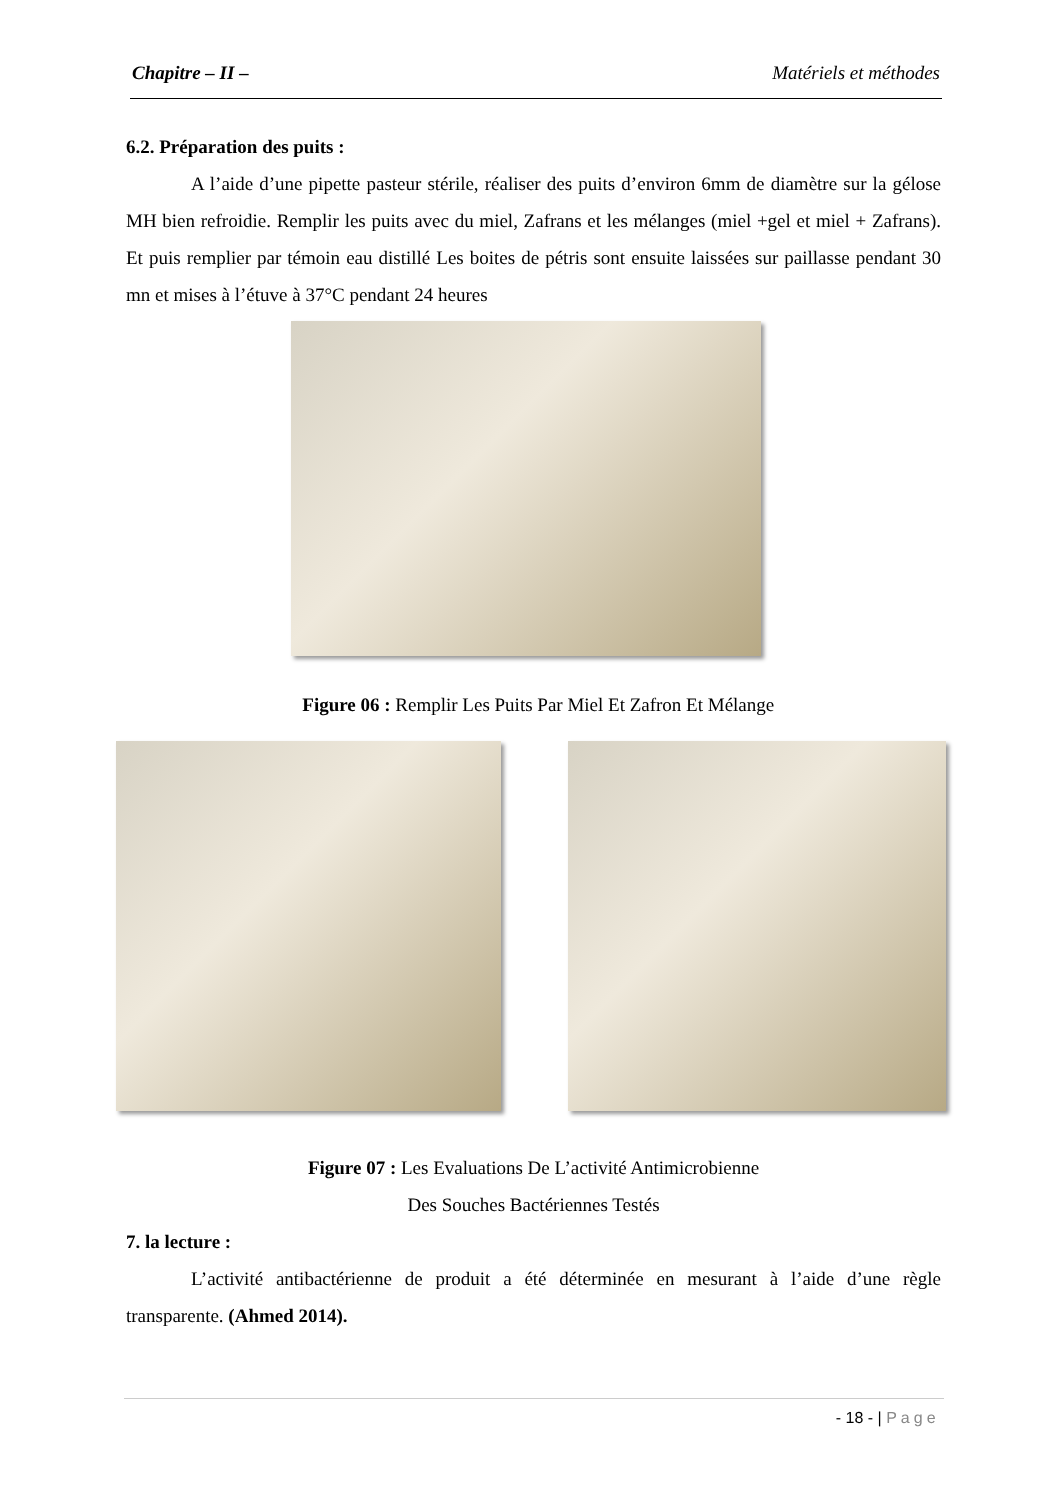Chapitre – II – Matériels et méthodes
6.2. Préparation des puits :
A l’aide d’une pipette pasteur stérile, réaliser des puits d’environ 6mm de diamètre sur la gélose MH bien refroidie. Remplir les puits avec du miel, Zafrans et les mélanges (miel +gel et miel + Zafrans). Et puis remplier par témoin eau distillé Les boites de pétris sont ensuite laissées sur paillasse pendant 30 mn et mises à l’étuve à 37°C pendant 24 heures
Figure 06 : Remplir Les Puits Par Miel Et Zafron Et Mélange
Figure 07 : Les Evaluations De L’activité Antimicrobienne
Des Souches Bactériennes Testés
7. la lecture :
L’activité antibactérienne de produit a été déterminée en mesurant à l’aide d’une règle transparente. (Ahmed 2014).
- 18 - | Page